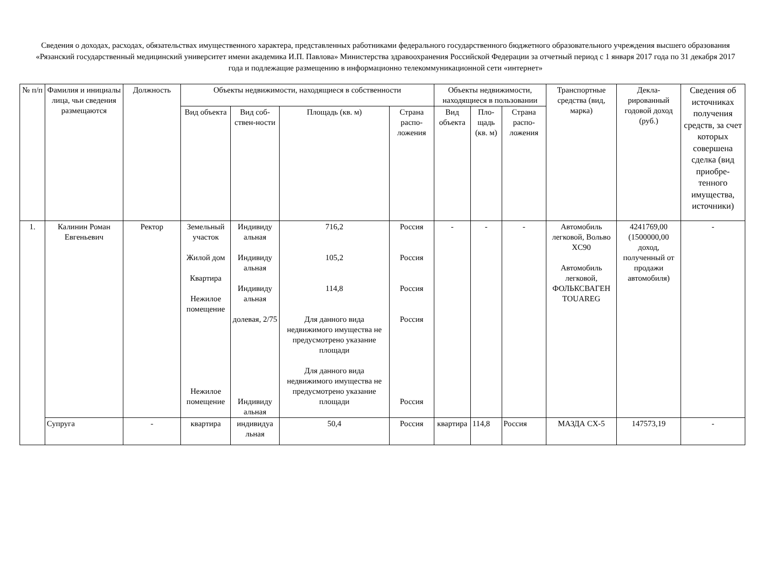Сведения о доходах, расходах, обязательствах имущественного характера, представленных работниками федерального государственного бюджетного образовательного учреждения высшего образования «Рязанский государственный медицинский университет имени академика И.П. Павлова» Министерства здравоохранения Российской Федерации за отчетный период с 1 января 2017 года по 31 декабря 2017 года и подлежащие размещению в информационно телекоммуникационной сети «интернет»
| № п/п | Фамилия и инициалы лица, чьи сведения размещаются | Должность | Объекты недвижимости, находящиеся в собственности | | | | Объекты недвижимости, находящиеся в пользовании | | | Транспортные средства (вид, марка) | Декла-рированный годовой доход (руб.) | Сведения об источниках получения средств, за счет которых совершена сделка (вид приобре-тенного имущества, источники) |
| --- | --- | --- | --- | --- | --- | --- | --- | --- | --- | --- | --- | --- |
| | | | Вид объекта | Вид соб-ствен-ности | Площадь (кв. м) | Страна распо-ложения | Вид объекта | Пло-щадь (кв. м) | Страна распо-ложения | | | |
| 1. | Калинин Роман Евгеньевич | Ректор | Земельный участок Жилой дом Квартира Нежилое помещение Нежилое помещение | Индивиду альная Индивиду альная Индивиду альная долевая, 2/75 Индивиду альная | 716,2 105,2 114,8 Для данного вида недвижимого имущества не предусмотрено указание площади Для данного вида недвижимого имущества не предусмотрено указание площади | Россия Россия Россия Россия Россия | - | - | - | Автомобиль легковой, Вольво XC90 Автомобиль легковой, ФОЛЬКСВАГЕН TOUAREG | 4241769,00 (1500000,00 доход, полученный от продажи автомобиля) | - |
| | Супруга | - | квартира | индивидуа льная | 50,4 | Россия | квартира | 114,8 | Россия | МАЗДА CX-5 | 147573,19 | - |